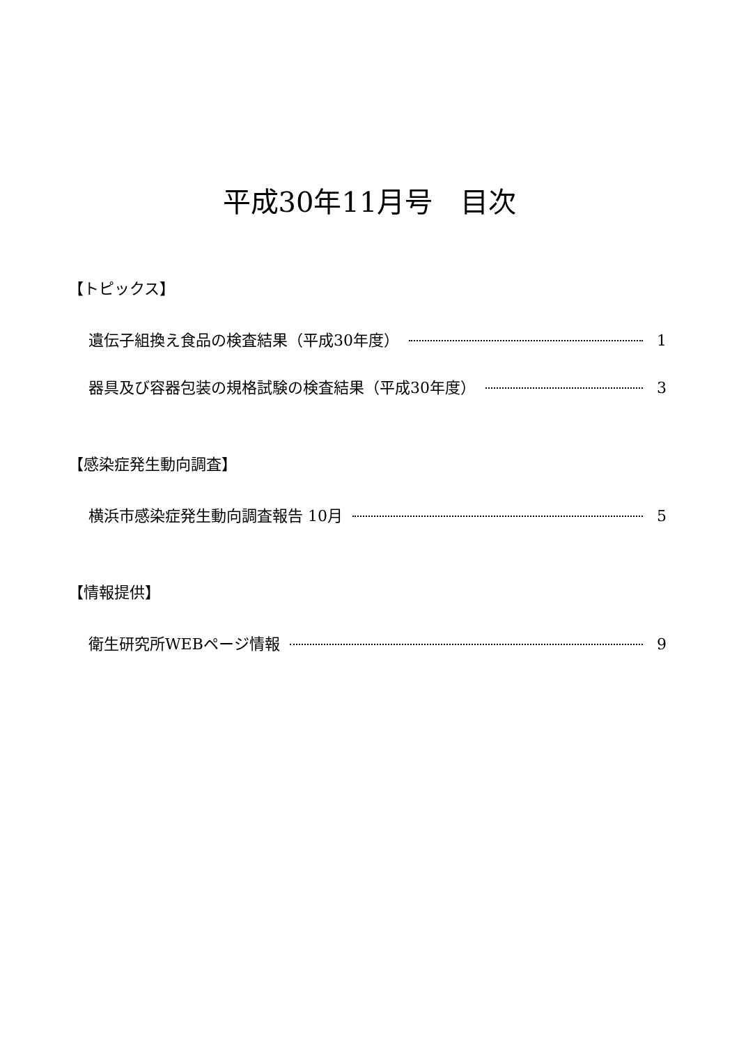平成30年11月号　目次
【トピックス】
遺伝子組換え食品の検査結果（平成30年度） 1
器具及び容器包装の規格試験の検査結果（平成30年度） 3
【感染症発生動向調査】
横浜市感染症発生動向調査報告 10月 5
【情報提供】
衛生研究所WEBページ情報 9